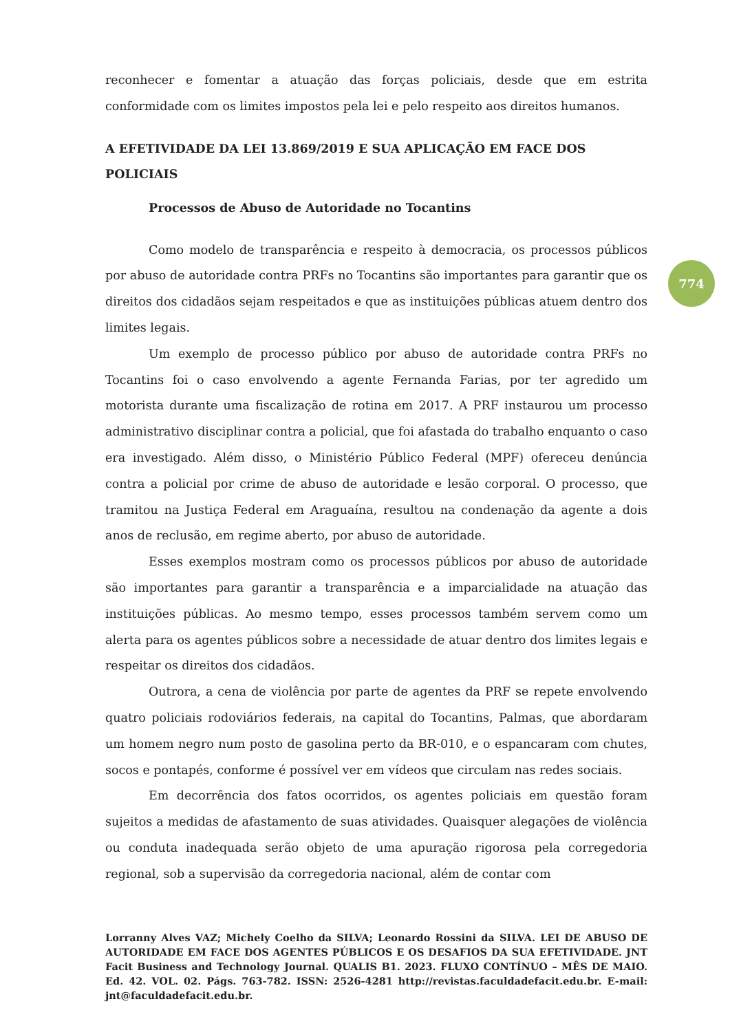reconhecer e fomentar a atuação das forças policiais, desde que em estrita conformidade com os limites impostos pela lei e pelo respeito aos direitos humanos.
A EFETIVIDADE DA LEI 13.869/2019 E SUA APLICAÇÃO EM FACE DOS POLICIAIS
Processos de Abuso de Autoridade no Tocantins
Como modelo de transparência e respeito à democracia, os processos públicos por abuso de autoridade contra PRFs no Tocantins são importantes para garantir que os direitos dos cidadãos sejam respeitados e que as instituições públicas atuem dentro dos limites legais.
Um exemplo de processo público por abuso de autoridade contra PRFs no Tocantins foi o caso envolvendo a agente Fernanda Farias, por ter agredido um motorista durante uma fiscalização de rotina em 2017. A PRF instaurou um processo administrativo disciplinar contra a policial, que foi afastada do trabalho enquanto o caso era investigado. Além disso, o Ministério Público Federal (MPF) ofereceu denúncia contra a policial por crime de abuso de autoridade e lesão corporal. O processo, que tramitou na Justiça Federal em Araguaína, resultou na condenação da agente a dois anos de reclusão, em regime aberto, por abuso de autoridade.
Esses exemplos mostram como os processos públicos por abuso de autoridade são importantes para garantir a transparência e a imparcialidade na atuação das instituições públicas. Ao mesmo tempo, esses processos também servem como um alerta para os agentes públicos sobre a necessidade de atuar dentro dos limites legais e respeitar os direitos dos cidadãos.
Outrora, a cena de violência por parte de agentes da PRF se repete envolvendo quatro policiais rodoviários federais, na capital do Tocantins, Palmas, que abordaram um homem negro num posto de gasolina perto da BR-010, e o espancaram com chutes, socos e pontapés, conforme é possível ver em vídeos que circulam nas redes sociais.
Em decorrência dos fatos ocorridos, os agentes policiais em questão foram sujeitos a medidas de afastamento de suas atividades. Quaisquer alegações de violência ou conduta inadequada serão objeto de uma apuração rigorosa pela corregedoria regional, sob a supervisão da corregedoria nacional, além de contar com
774
Lorranny Alves VAZ; Michely Coelho da SILVA; Leonardo Rossini da SILVA. LEI DE ABUSO DE AUTORIDADE EM FACE DOS AGENTES PÚBLICOS E OS DESAFIOS DA SUA EFETIVIDADE. JNT Facit Business and Technology Journal. QUALIS B1. 2023. FLUXO CONTÍNUO – MÊS DE MAIO. Ed. 42. VOL. 02. Págs. 763-782. ISSN: 2526-4281 http://revistas.faculdadefacit.edu.br. E-mail: jnt@faculdadefacit.edu.br.